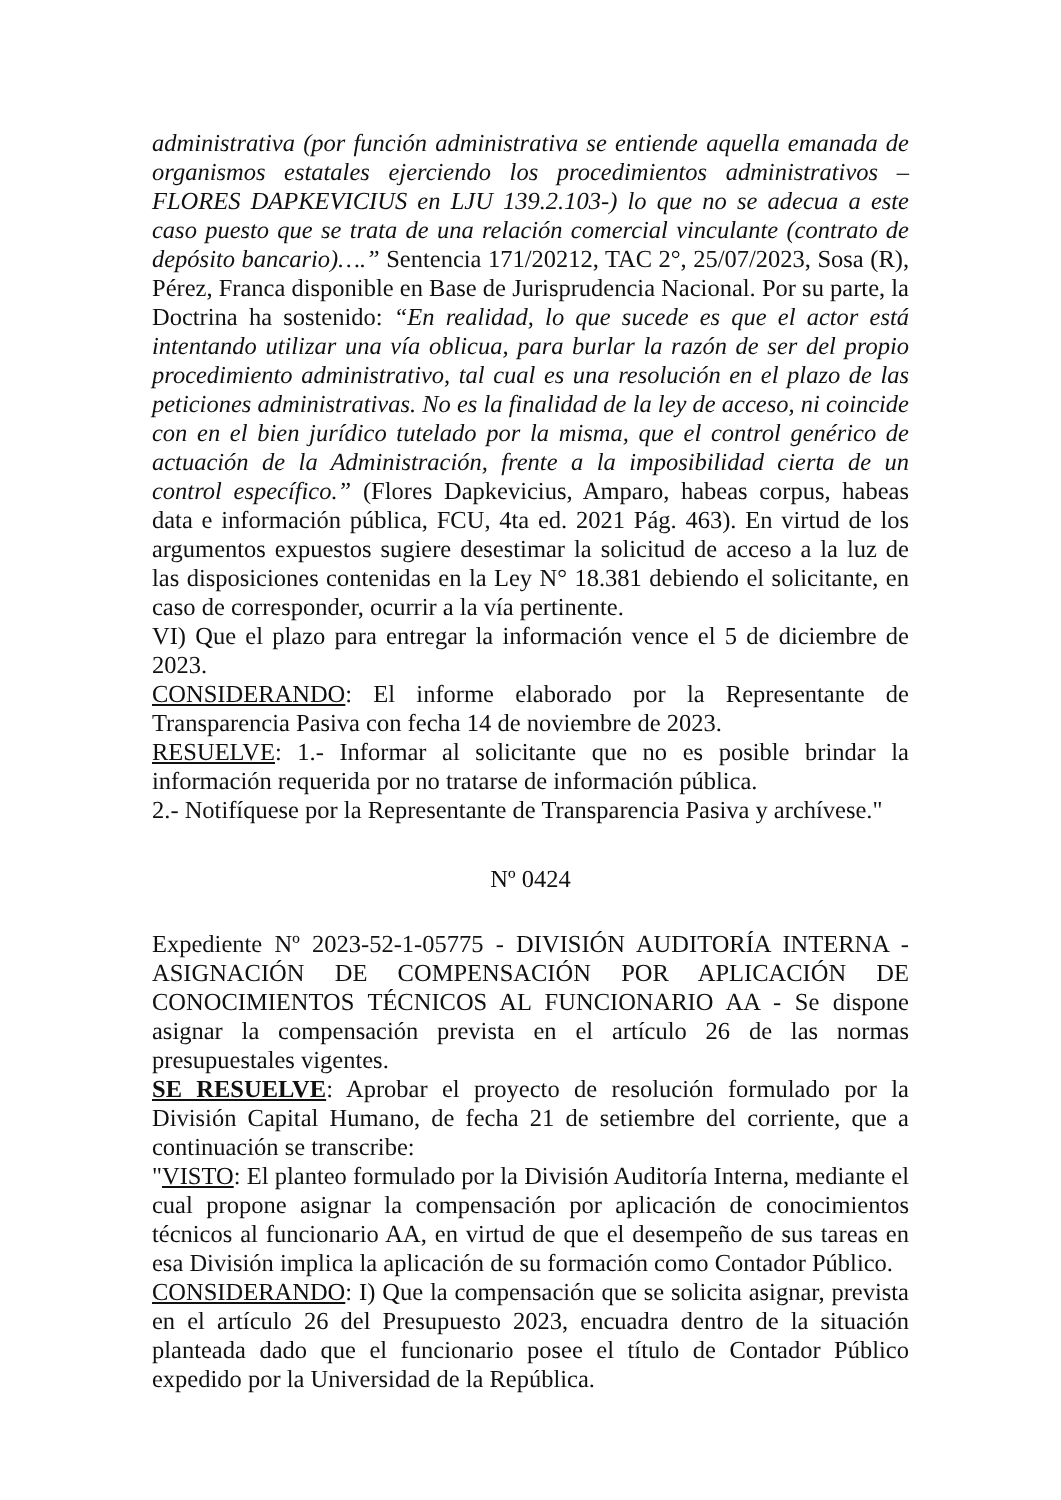administrativa (por función administrativa se entiende aquella emanada de organismos estatales ejerciendo los procedimientos administrativos – FLORES DAPKEVICIUS en LJU 139.2.103-) lo que no se adecua a este caso puesto que se trata de una relación comercial vinculante (contrato de depósito bancario)….” Sentencia 171/20212, TAC 2°, 25/07/2023, Sosa (R), Pérez, Franca disponible en Base de Jurisprudencia Nacional. Por su parte, la Doctrina ha sostenido: “En realidad, lo que sucede es que el actor está intentando utilizar una vía oblicua, para burlar la razón de ser del propio procedimiento administrativo, tal cual es una resolución en el plazo de las peticiones administrativas. No es la finalidad de la ley de acceso, ni coincide con en el bien jurídico tutelado por la misma, que el control genérico de actuación de la Administración, frente a la imposibilidad cierta de un control específico.” (Flores Dapkevicius, Amparo, habeas corpus, habeas data e información pública, FCU, 4ta ed. 2021 Pág. 463). En virtud de los argumentos expuestos sugiere desestimar la solicitud de acceso a la luz de las disposiciones contenidas en la Ley N° 18.381 debiendo el solicitante, en caso de corresponder, ocurrir a la vía pertinente.
VI) Que el plazo para entregar la información vence el 5 de diciembre de 2023.
CONSIDERANDO: El informe elaborado por la Representante de Transparencia Pasiva con fecha 14 de noviembre de 2023.
RESUELVE: 1.- Informar al solicitante que no es posible brindar la información requerida por no tratarse de información pública.
2.- Notifíquese por la Representante de Transparencia Pasiva y archívese."
Nº 0424
Expediente Nº 2023-52-1-05775 - DIVISIÓN AUDITORÍA INTERNA - ASIGNACIÓN DE COMPENSACIÓN POR APLICACIÓN DE CONOCIMIENTOS TÉCNICOS AL FUNCIONARIO AA - Se dispone asignar la compensación prevista en el artículo 26 de las normas presupuestales vigentes.
SE RESUELVE: Aprobar el proyecto de resolución formulado por la División Capital Humano, de fecha 21 de setiembre del corriente, que a continuación se transcribe:
"VISTO: El planteo formulado por la División Auditoría Interna, mediante el cual propone asignar la compensación por aplicación de conocimientos técnicos al funcionario AA, en virtud de que el desempeño de sus tareas en esa División implica la aplicación de su formación como Contador Público.
CONSIDERANDO: I) Que la compensación que se solicita asignar, prevista en el artículo 26 del Presupuesto 2023, encuadra dentro de la situación planteada dado que el funcionario posee el título de Contador Público expedido por la Universidad de la República.